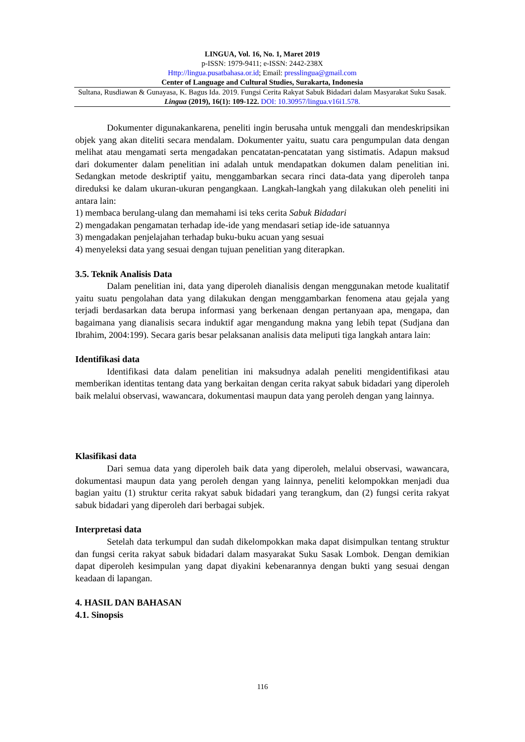LINGUA, Vol. 16, No. 1, Maret 2019
p-ISSN: 1979-9411; e-ISSN: 2442-238X
Http://lingua.pusatbahasa.or.id; Email: presslingua@gmail.com
Center of Language and Cultural Studies, Surakarta, Indonesia
Sultana, Rusdiawan & Gunayasa, K. Bagus Ida. 2019. Fungsi Cerita Rakyat Sabuk Bidadari dalam Masyarakat Suku Sasak. Lingua (2019), 16(1): 109-122. DOI: 10.30957/lingua.v16i1.578.
Dokumenter digunakankarena, peneliti ingin berusaha untuk menggali dan mendeskripsikan objek yang akan diteliti secara mendalam. Dokumenter yaitu, suatu cara pengumpulan data dengan melihat atau mengamati serta mengadakan pencatatan-pencatatan yang sistimatis. Adapun maksud dari dokumenter dalam penelitian ini adalah untuk mendapatkan dokumen dalam penelitian ini. Sedangkan metode deskriptif yaitu, menggambarkan secara rinci data-data yang diperoleh tanpa direduksi ke dalam ukuran-ukuran pengangkaan. Langkah-langkah yang dilakukan oleh peneliti ini antara lain:
1) membaca berulang-ulang dan memahami isi teks cerita Sabuk Bidadari
2) mengadakan pengamatan terhadap ide-ide yang mendasari setiap ide-ide satuannya
3) mengadakan penjelajahan terhadap buku-buku acuan yang sesuai
4) menyeleksi data yang sesuai dengan tujuan penelitian yang diterapkan.
3.5. Teknik Analisis Data
Dalam penelitian ini, data yang diperoleh dianalisis dengan menggunakan metode kualitatif yaitu suatu pengolahan data yang dilakukan dengan menggambarkan fenomena atau gejala yang terjadi berdasarkan data berupa informasi yang berkenaan dengan pertanyaan apa, mengapa, dan bagaimana yang dianalisis secara induktif agar mengandung makna yang lebih tepat (Sudjana dan Ibrahim, 2004:199). Secara garis besar pelaksanan analisis data meliputi tiga langkah antara lain:
Identifikasi data
Identifikasi data dalam penelitian ini maksudnya adalah peneliti mengidentifikasi atau memberikan identitas tentang data yang berkaitan dengan cerita rakyat sabuk bidadari yang diperoleh baik melalui observasi, wawancara, dokumentasi maupun data yang peroleh dengan yang lainnya.
Klasifikasi data
Dari semua data yang diperoleh baik data yang diperoleh, melalui observasi, wawancara, dokumentasi maupun data yang peroleh dengan yang lainnya, peneliti kelompokkan menjadi dua bagian yaitu (1) struktur cerita rakyat sabuk bidadari yang terangkum, dan (2) fungsi cerita rakyat sabuk bidadari yang diperoleh dari berbagai subjek.
Interpretasi data
Setelah data terkumpul dan sudah dikelompokkan maka dapat disimpulkan tentang struktur dan fungsi cerita rakyat sabuk bidadari dalam masyarakat Suku Sasak Lombok. Dengan demikian dapat diperoleh kesimpulan yang dapat diyakini kebenarannya dengan bukti yang sesuai dengan keadaan di lapangan.
4. HASIL DAN BAHASAN
4.1. Sinopsis
116